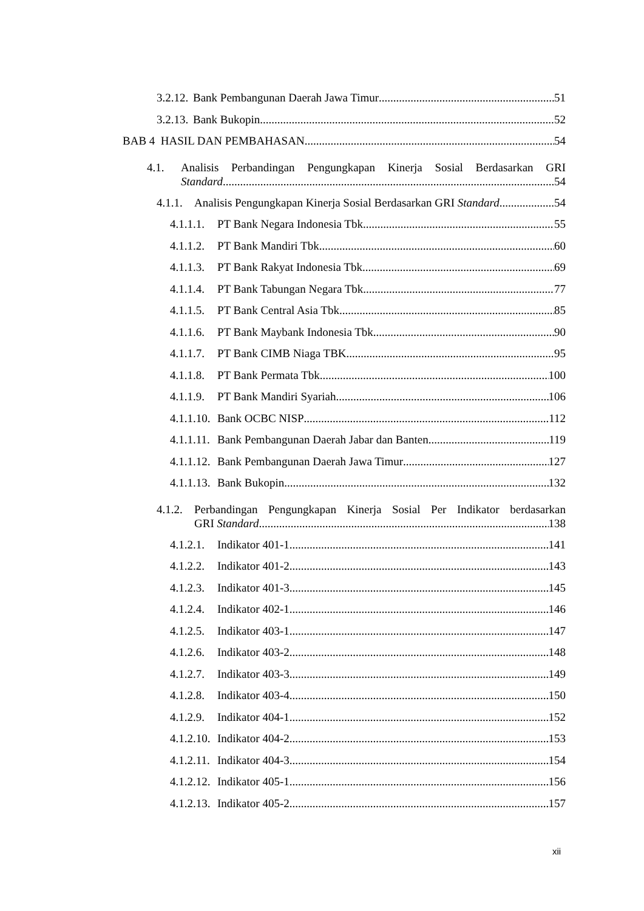3.2.12. Bank Pembangunan Daerah Jawa Timur 51
3.2.13. Bank Bukopin 52
BAB 4 HASIL DAN PEMBAHASAN 54
4.1. Analisis Perbandingan Pengungkapan Kinerja Sosial Berdasarkan GRI
Standard 54
4.1.1. Analisis Pengungkapan Kinerja Sosial Berdasarkan GRI Standard 54
4.1.1.1. PT Bank Negara Indonesia Tbk 55
4.1.1.2. PT Bank Mandiri Tbk 60
4.1.1.3. PT Bank Rakyat Indonesia Tbk 69
4.1.1.4. PT Bank Tabungan Negara Tbk 77
4.1.1.5. PT Bank Central Asia Tbk 85
4.1.1.6. PT Bank Maybank Indonesia Tbk 90
4.1.1.7. PT Bank CIMB Niaga TBK 95
4.1.1.8. PT Bank Permata Tbk 100
4.1.1.9. PT Bank Mandiri Syariah 106
4.1.1.10. Bank OCBC NISP 112
4.1.1.11. Bank Pembangunan Daerah Jabar dan Banten 119
4.1.1.12. Bank Pembangunan Daerah Jawa Timur 127
4.1.1.13. Bank Bukopin 132
4.1.2. Perbandingan Pengungkapan Kinerja Sosial Per Indikator berdasarkan
GRI Standard 138
4.1.2.1. Indikator 401-1 141
4.1.2.2. Indikator 401-2 143
4.1.2.3. Indikator 401-3 145
4.1.2.4. Indikator 402-1 146
4.1.2.5. Indikator 403-1 147
4.1.2.6. Indikator 403-2 148
4.1.2.7. Indikator 403-3 149
4.1.2.8. Indikator 403-4 150
4.1.2.9. Indikator 404-1 152
4.1.2.10. Indikator 404-2 153
4.1.2.11. Indikator 404-3 154
4.1.2.12. Indikator 405-1 156
4.1.2.13. Indikator 405-2 157
xii